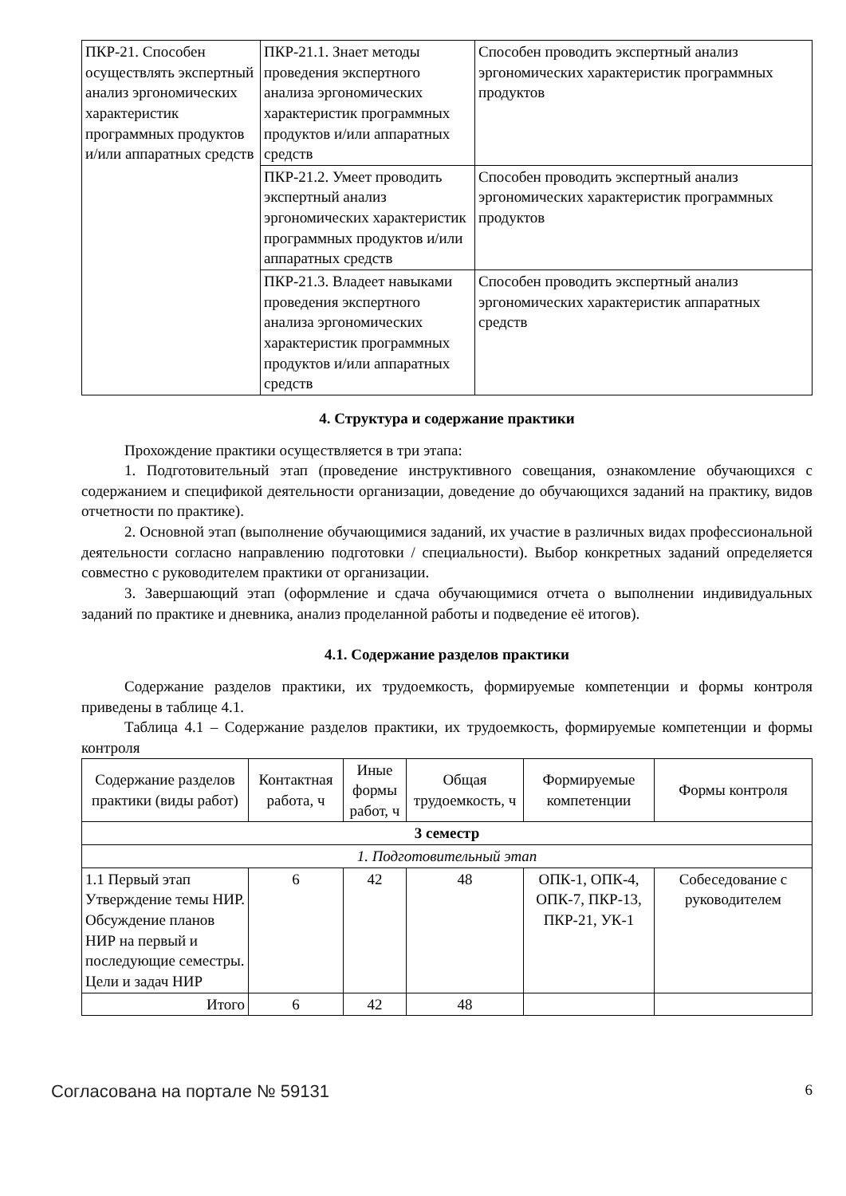| ПКР-21. Способен осуществлять экспертный анализ эргономических характеристик программных продуктов и/или аппаратных средств | ПКР-21.1. Знает методы проведения экспертного анализа эргономических характеристик программных продуктов и/или аппаратных средств | Способен проводить экспертный анализ эргономических характеристик программных продуктов |
| | ПКР-21.2. Умеет проводить экспертный анализ эргономических характеристик программных продуктов и/или аппаратных средств | Способен проводить экспертный анализ эргономических характеристик программных продуктов |
| | ПКР-21.3. Владеет навыками проведения экспертного анализа эргономических характеристик программных продуктов и/или аппаратных средств | Способен проводить экспертный анализ эргономических характеристик аппаратных средств |
4. Структура и содержание практики
Прохождение практики осуществляется в три этапа:
1. Подготовительный этап (проведение инструктивного совещания, ознакомление обучающихся с содержанием и спецификой деятельности организации, доведение до обучающихся заданий на практику, видов отчетности по практике).
2. Основной этап (выполнение обучающимися заданий, их участие в различных видах профессиональной деятельности согласно направлению подготовки / специальности). Выбор конкретных заданий определяется совместно с руководителем практики от организации.
3. Завершающий этап (оформление и сдача обучающимися отчета о выполнении индивидуальных заданий по практике и дневника, анализ проделанной работы и подведение её итогов).
4.1. Содержание разделов практики
Содержание разделов практики, их трудоемкость, формируемые компетенции и формы контроля приведены в таблице 4.1.
Таблица 4.1 – Содержание разделов практики, их трудоемкость, формируемые компетенции и формы контроля
| Содержание разделов практики (виды работ) | Контактная работа, ч | Иные формы работ, ч | Общая трудоемкость, ч | Формируемые компетенции | Формы контроля |
| --- | --- | --- | --- | --- | --- |
| 3 семестр | | | | | |
| 1. Подготовительный этап | | | | | |
| 1.1 Первый этап Утверждение темы НИР. Обсуждение планов НИР на первый и последующие семестры. Цели и задач НИР | 6 | 42 | 48 | ОПК-1, ОПК-4, ОПК-7, ПКР-13, ПКР-21, УК-1 | Собеседование с руководителем |
| Итого | 6 | 42 | 48 | | |
Согласована на портале № 59131 6